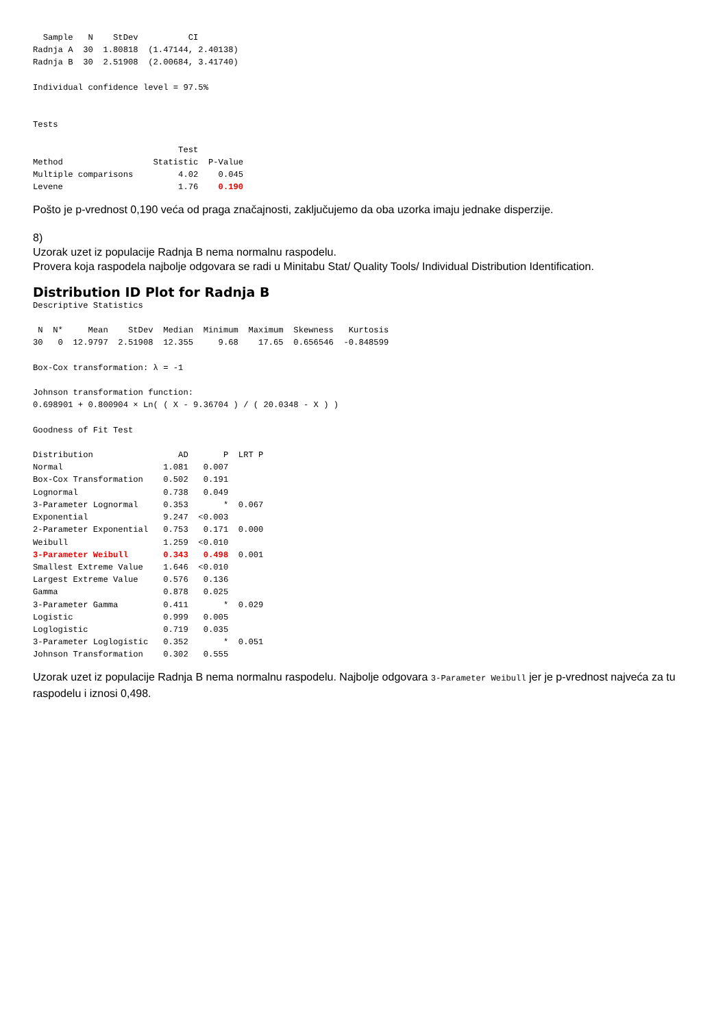Sample   N    StDev          CI
Radnja A  30  1.80818  (1.47144, 2.40138)
Radnja B  30  2.51908  (2.00684, 3.41740)

Individual confidence level = 97.5%


Tests

                             Test
Method                  Statistic  P-Value
Multiple comparisons         4.02    0.045
Levene                       1.76    0.190
Pošto je p-vrednost 0,190 veća od praga značajnosti, zaključujemo da oba uzorka imaju jednake disperzije.
8)
Uzorak uzet iz populacije Radnja B nema normalnu raspodelu.
Provera koja raspodela najbolje odgovara se radi u Minitabu Stat/ Quality Tools/ Individual Distribution Identification.
Distribution ID Plot for Radnja B
Descriptive Statistics

 N  N*     Mean    StDev  Median  Minimum  Maximum  Skewness   Kurtosis
30   0  12.9797  2.51908  12.355     9.68    17.65  0.656546  -0.848599

Box-Cox transformation: λ = -1

Johnson transformation function:
0.698901 + 0.800904 × Ln( ( X - 9.36704 ) / ( 20.0348 - X ) )

Goodness of Fit Test

Distribution                 AD       P  LRT P
Normal                    1.081   0.007
Box-Cox Transformation    0.502   0.191
Lognormal                 0.738   0.049
3-Parameter Lognormal     0.353       *  0.067
Exponential               9.247  <0.003
2-Parameter Exponential   0.753   0.171  0.000
Weibull                   1.259  <0.010
3-Parameter Weibull       0.343   0.498  0.001
Smallest Extreme Value    1.646  <0.010
Largest Extreme Value     0.576   0.136
Gamma                     0.878   0.025
3-Parameter Gamma         0.411       *  0.029
Logistic                  0.999   0.005
Loglogistic               0.719   0.035
3-Parameter Loglogistic   0.352       *  0.051
Johnson Transformation    0.302   0.555
Uzorak uzet iz populacije Radnja B nema normalnu raspodelu. Najbolje odgovara 3-Parameter Weibull jer je p-vrednost najveća za tu raspodelu i iznosi 0,498.